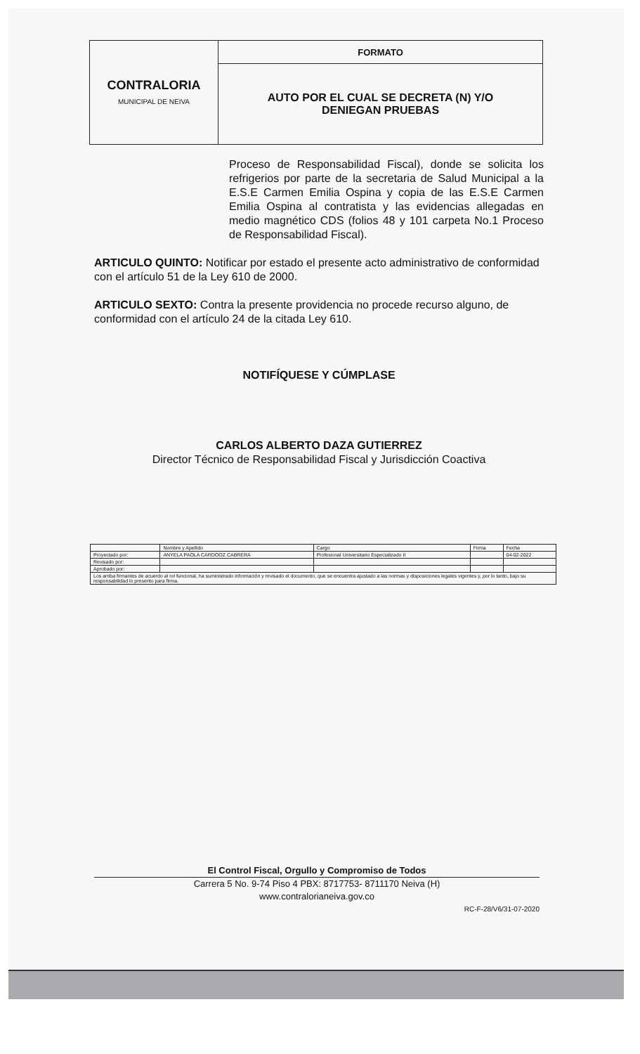| CONTRALORIA MUNICIPAL DE NEIVA | FORMATO |
| | AUTO POR EL CUAL SE DECRETA (N) Y/O DENIEGAN PRUEBAS |
Proceso de Responsabilidad Fiscal), donde se solicita los refrigerios por parte de la secretaria de Salud Municipal a la E.S.E Carmen Emilia Ospina y copia de las E.S.E Carmen Emilia Ospina al contratista y las evidencias allegadas en medio magnético CDS (folios 48 y 101 carpeta No.1 Proceso de Responsabilidad Fiscal).
ARTICULO QUINTO: Notificar por estado el presente acto administrativo de conformidad con el artículo 51 de la Ley 610 de 2000.
ARTICULO SEXTO: Contra la presente providencia no procede recurso alguno, de conformidad con el artículo 24 de la citada Ley 610.
NOTIFÍQUESE Y CÚMPLASE
CARLOS ALBERTO DAZA GUTIERREZ
Director Técnico de Responsabilidad Fiscal y Jurisdicción Coactiva
| | Nombre y Apellido | Cargo | Firma | Fecha |
| Proyectado por: | ANYELA PAOLA CARDOOZ CABRERA | Profesional Universitario Especializado II | | 04-02-2022 |
| Revisado por: | | | | |
| Aprobado por: | | | | |
| Los arriba firmantes de acuerdo al rol funcional, ha suministrado información y revisado el documento, que se encuentra ajustado a las normas y disposiciones legales vigentes y, por lo tanto, bajo su responsabilidad lo presento para firma. | | | | |
El Control Fiscal, Orgullo y Compromiso de Todos
Carrera 5 No. 9-74 Piso 4 PBX: 8717753- 8711170 Neiva (H)
www.contralorianeiva.gov.co
RC-F-28/V6/31-07-2020